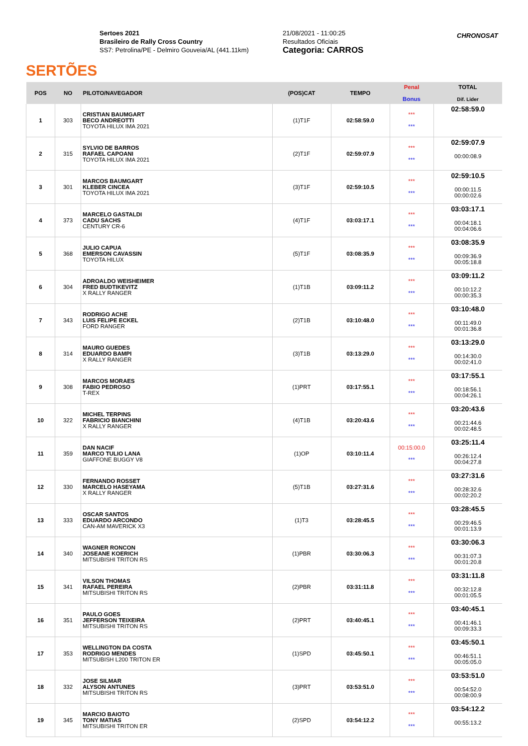SERTÕES
Sertoes 2021
Brasileiro de Rally Cross Country
SS7: Petrolina/PE - Delmiro Gouveia/AL (441.11km)
21/08/2021 - 11:00:25
Resultados Oficiais
Categoria: CARROS
CHRONOSAT
| POS | NO | PILOTO/NAVEGADOR | (POS)CAT | TEMPO | Penal Bonus | TOTAL Dif. Lider |
| --- | --- | --- | --- | --- | --- | --- |
| 1 | 303 | CRISTIAN BAUMGART BECO ANDREOTTI TOYOTA HILUX IMA 2021 | (1)T1F | 02:58:59.0 | *** *** | 02:58:59.0 |
| 2 | 315 | SYLVIO DE BARROS RAFAEL CAPOANI TOYOTA HILUX IMA 2021 | (2)T1F | 02:59:07.9 | *** *** | 02:59:07.9 00:00:08.9 |
| 3 | 301 | MARCOS BAUMGART KLEBER CINCEA TOYOTA HILUX IMA 2021 | (3)T1F | 02:59:10.5 | *** *** | 02:59:10.5 00:00:11.5 00:00:02.6 |
| 4 | 373 | MARCELO GASTALDI CADU SACHS CENTURY CR-6 | (4)T1F | 03:03:17.1 | *** *** | 03:03:17.1 00:04:18.1 00:04:06.6 |
| 5 | 368 | JULIO CAPUA EMERSON CAVASSIN TOYOTA HILUX | (5)T1F | 03:08:35.9 | *** *** | 03:08:35.9 00:09:36.9 00:05:18.8 |
| 6 | 304 | ADROALDO WEISHEIMER FRED BUDTIKEVITZ X RALLY RANGER | (1)T1B | 03:09:11.2 | *** *** | 03:09:11.2 00:10:12.2 00:00:35.3 |
| 7 | 343 | RODRIGO ACHE LUIS FELIPE ECKEL FORD RANGER | (2)T1B | 03:10:48.0 | *** *** | 03:10:48.0 00:11:49.0 00:01:36.8 |
| 8 | 314 | MAURO GUEDES EDUARDO BAMPI X RALLY RANGER | (3)T1B | 03:13:29.0 | *** *** | 03:13:29.0 00:14:30.0 00:02:41.0 |
| 9 | 308 | MARCOS MORAES FABIO PEDROSO T-REX | (1)PRT | 03:17:55.1 | *** *** | 03:17:55.1 00:18:56.1 00:04:26.1 |
| 10 | 322 | MICHEL TERPINS FABRICIO BIANCHINI X RALLY RANGER | (4)T1B | 03:20:43.6 | *** *** | 03:20:43.6 00:21:44.6 00:02:48.5 |
| 11 | 359 | DAN NACIF MARCO TULIO LANA GIAFFONE BUGGY V8 | (1)OP | 03:10:11.4 | 00:15:00.0 *** | 03:25:11.4 00:26:12.4 00:04:27.8 |
| 12 | 330 | FERNANDO ROSSET MARCELO HASEYAMA X RALLY RANGER | (5)T1B | 03:27:31.6 | *** *** | 03:27:31.6 00:28:32.6 00:02:20.2 |
| 13 | 333 | OSCAR SANTOS EDUARDO ARCONDO CAN-AM MAVERICK X3 | (1)T3 | 03:28:45.5 | *** *** | 03:28:45.5 00:29:46.5 00:01:13.9 |
| 14 | 340 | WAGNER RONCON JOSEANE KOERICH MITSUBISHI TRITON RS | (1)PBR | 03:30:06.3 | *** *** | 03:30:06.3 00:31:07.3 00:01:20.8 |
| 15 | 341 | VILSON THOMAS RAFAEL PEREIRA MITSUBISHI TRITON RS | (2)PBR | 03:31:11.8 | *** *** | 03:31:11.8 00:32:12.8 00:01:05.5 |
| 16 | 351 | PAULO GOES JEFFERSON TEIXEIRA MITSUBISHI TRITON RS | (2)PRT | 03:40:45.1 | *** *** | 03:40:45.1 00:41:46.1 00:09:33.3 |
| 17 | 353 | WELLINGTON DA COSTA RODRIGO MENDES MITSUBISH L200 TRITON ER | (1)SPD | 03:45:50.1 | *** *** | 03:45:50.1 00:46:51.1 00:05:05.0 |
| 18 | 332 | JOSE SILMAR ALYSON ANTUNES MITSUBISHI TRITON RS | (3)PRT | 03:53:51.0 | *** *** | 03:53:51.0 00:54:52.0 00:08:00.9 |
| 19 | 345 | MARCIO BAIOTO TONY MATIAS MITSUBISHI TRITON ER | (2)SPD | 03:54:12.2 | *** *** | 03:54:12.2 00:55:13.2 |